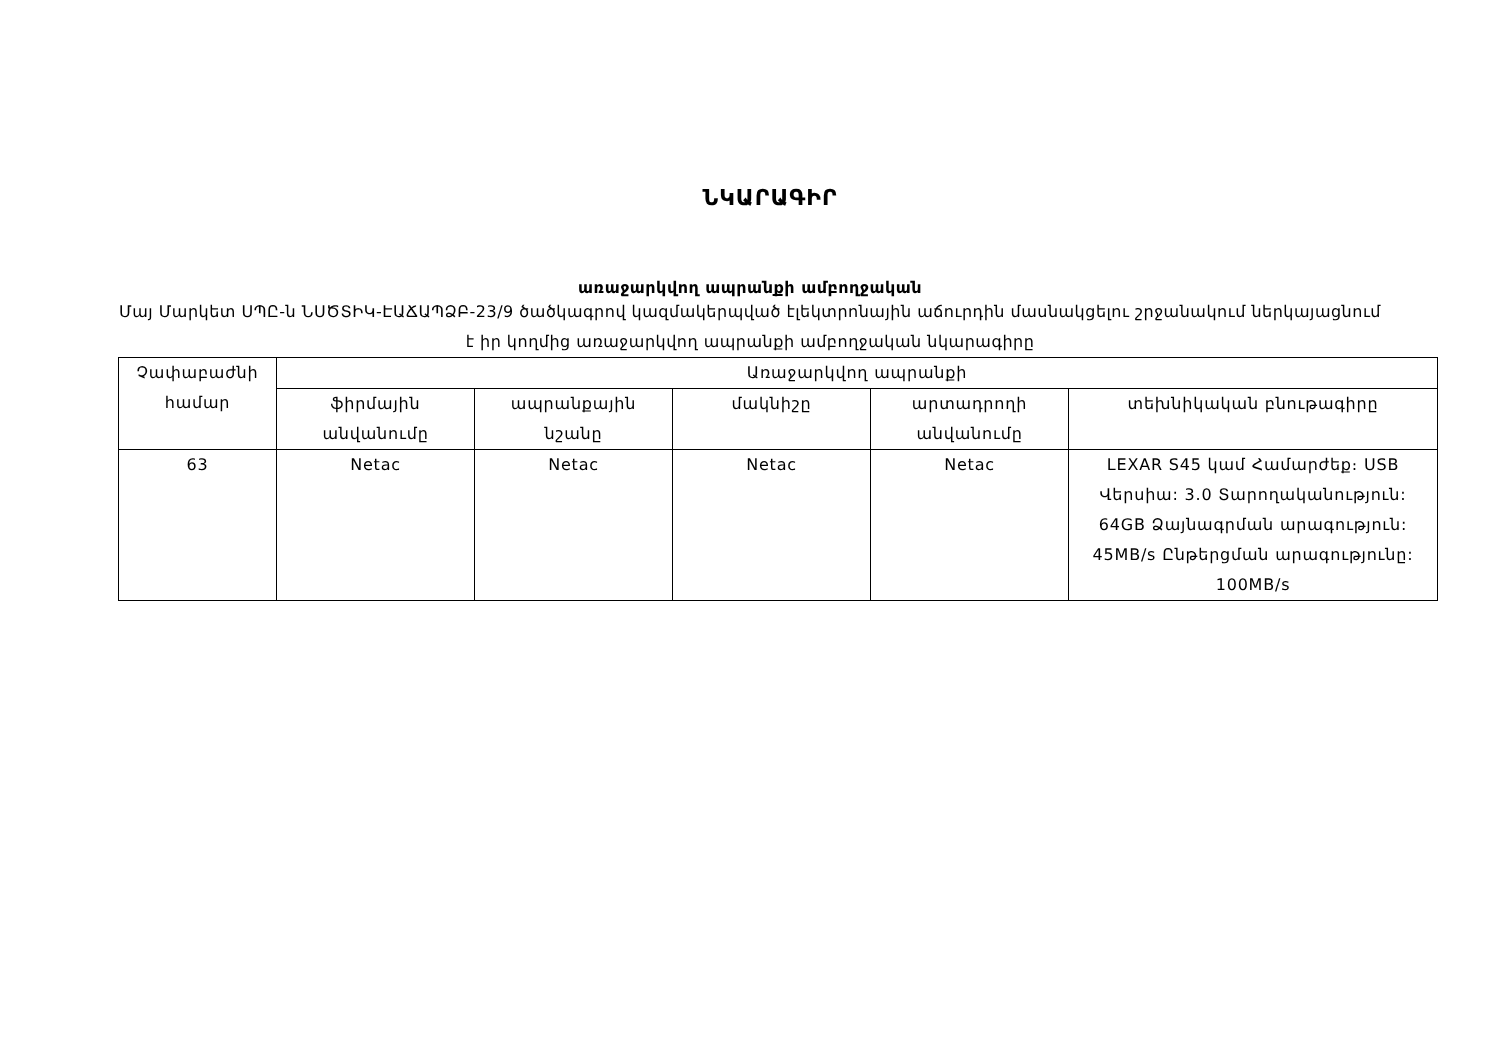ՆԿԱՐԱԳԻՐ
առաջարկվող ապրանքի ամբողջական
Մայ Մարկետ ՍՊԸ-ն ՆՍԾՏԻԿ-ԷԱՃԱՊՁԲ-23/9 ծածկագրով կազմակերպված էլեկտրոնային աճուրդին մասնակցելու շրջանակում ներկայացնում է իր կողմից առաջարկվող ապրանքի ամբողջական նկարագիրը
| Չափաբաժնի համար | Առաջարկվող ապրանքի | | | | |
| --- | --- | --- | --- | --- | --- |
| | ֆիրմային անվանումը | ապրանքային նշանը | մակնիշը | արտադրողի անվանումը | տեխնիկական բնութագիրը |
| 63 | Netac | Netac | Netac | Netac | LEXAR S45 կամ Համարժեք։ USB Վերսիա: 3.0 Տարողականություն: 64GB Ձայնագրման արագություն: 45MB/s Ընթերցման արագությունը: 100MB/s |